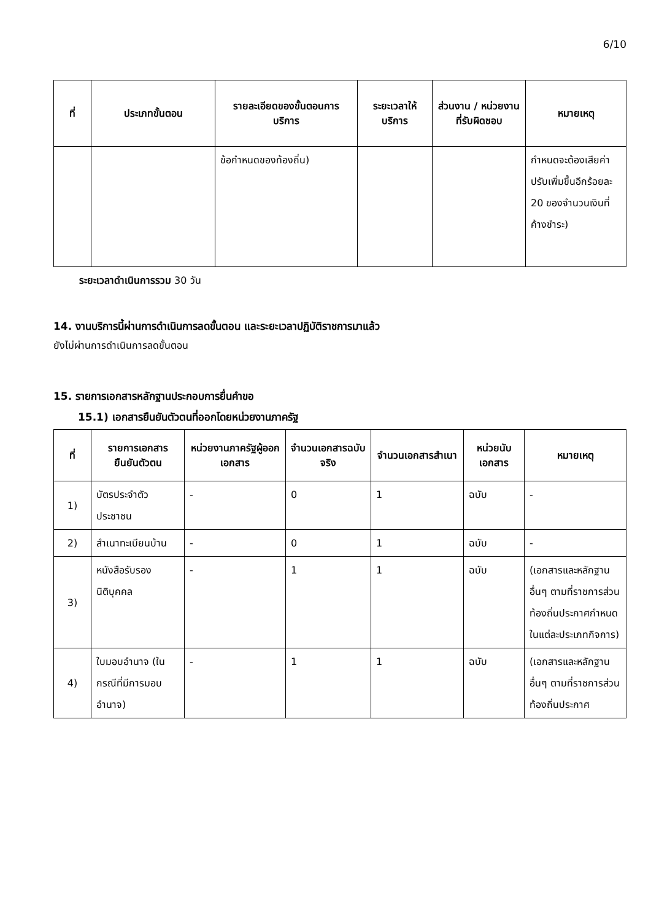6/10
| ที่ | ประเภทขั้นตอน | รายละเอียดของขั้นตอนการบริการ | ระยะเวลาให้บริการ | ส่วนงาน / หน่วยงานที่รับผิดชอบ | หมายเหตุ |
| --- | --- | --- | --- | --- | --- |
| | | ข้อกำหนดของท้องถิ่น) | | | กำหนดจะต้องเสียค่าปรับเพิ่มขึ้นอีกร้อยละ 20 ของจำนวนเงินที่ค้างชำระ) |
ระยะเวลาดำเนินการรวม 30 วัน
14. งานบริการนี้ผ่านการดำเนินการลดขั้นตอน และระยะเวลาปฏิบัติราชการมาแล้ว
ยังไม่ผ่านการดำเนินการลดขั้นตอน
15. รายการเอกสารหลักฐานประกอบการยื่นคำขอ
15.1) เอกสารยืนยันตัวตนที่ออกโดยหน่วยงานภาครัฐ
| ที่ | รายการเอกสารยืนยันตัวตน | หน่วยงานภาครัฐผู้ออกเอกสาร | จำนวนเอกสารฉบับจริง | จำนวนเอกสารสำเนา | หน่วยนับเอกสาร | หมายเหตุ |
| --- | --- | --- | --- | --- | --- | --- |
| 1) | บัตรประจำตัวประชาชน | - | 0 | 1 | ฉบับ | - |
| 2) | สำเนาทะเบียนบ้าน | - | 0 | 1 | ฉบับ | - |
| 3) | หนังสือรับรองนิติบุคคล | - | 1 | 1 | ฉบับ | (เอกสารและหลักฐานอื่นๆ ตามที่ราชการส่วนท้องถิ่นประกาศกำหนดในแต่ละประเภทกิจการ) |
| 4) | ใบมอบอำนาจ (ในกรณีที่มีการมอบอำนาจ) | - | 1 | 1 | ฉบับ | (เอกสารและหลักฐานอื่นๆ ตามที่ราชการส่วนท้องถิ่นประกาศ |